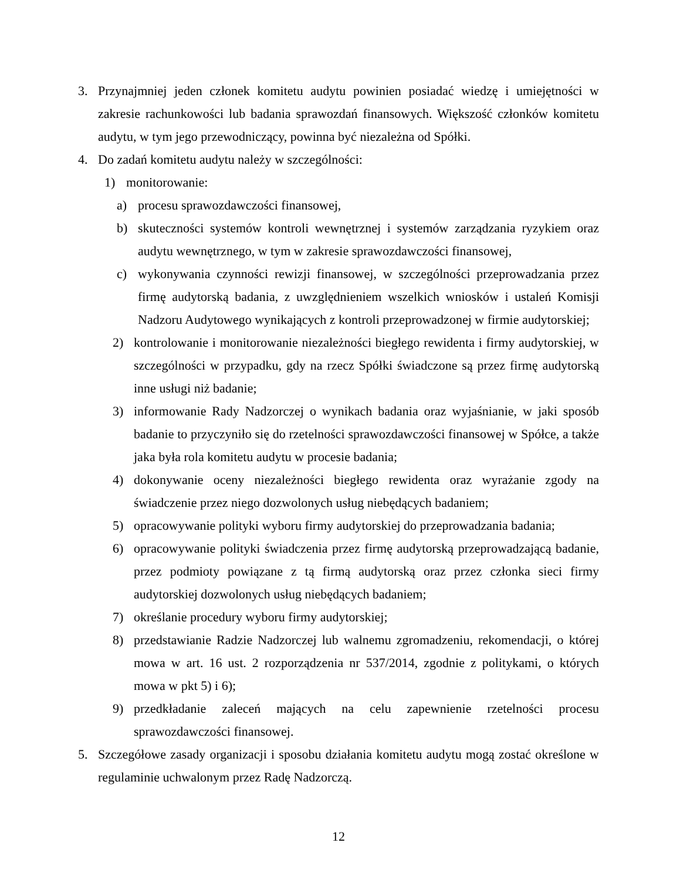3. Przynajmniej jeden członek komitetu audytu powinien posiadać wiedzę i umiejętności w zakresie rachunkowości lub badania sprawozdań finansowych. Większość członków komitetu audytu, w tym jego przewodniczący, powinna być niezależna od Spółki.
4. Do zadań komitetu audytu należy w szczególności:
1) monitorowanie:
a) procesu sprawozdawczości finansowej,
b) skuteczności systemów kontroli wewnętrznej i systemów zarządzania ryzykiem oraz audytu wewnętrznego, w tym w zakresie sprawozdawczości finansowej,
c) wykonywania czynności rewizji finansowej, w szczególności przeprowadzania przez firmę audytorską badania, z uwzględnieniem wszelkich wniosków i ustaleń Komisji Nadzoru Audytowego wynikających z kontroli przeprowadzonej w firmie audytorskiej;
2) kontrolowanie i monitorowanie niezależności biegłego rewidenta i firmy audytorskiej, w szczególności w przypadku, gdy na rzecz Spółki świadczone są przez firmę audytorską inne usługi niż badanie;
3) informowanie Rady Nadzorczej o wynikach badania oraz wyjaśnianie, w jaki sposób badanie to przyczyniło się do rzetelności sprawozdawczości finansowej w Spółce, a także jaka była rola komitetu audytu w procesie badania;
4) dokonywanie oceny niezależności biegłego rewidenta oraz wyrażanie zgody na świadczenie przez niego dozwolonych usług niebędących badaniem;
5) opracowywanie polityki wyboru firmy audytorskiej do przeprowadzania badania;
6) opracowywanie polityki świadczenia przez firmę audytorską przeprowadzającą badanie, przez podmioty powiązane z tą firmą audytorską oraz przez członka sieci firmy audytorskiej dozwolonych usług niebędących badaniem;
7) określanie procedury wyboru firmy audytorskiej;
8) przedstawianie Radzie Nadzorczej lub walnemu zgromadzeniu, rekomendacji, o której mowa w art. 16 ust. 2 rozporządzenia nr 537/2014, zgodnie z politykami, o których mowa w pkt 5) i 6);
9) przedkładanie zaleceń mających na celu zapewnienie rzetelności procesu sprawozdawczości finansowej.
5. Szczegółowe zasady organizacji i sposobu działania komitetu audytu mogą zostać określone w regulaminie uchwalonym przez Radę Nadzorczą.
12